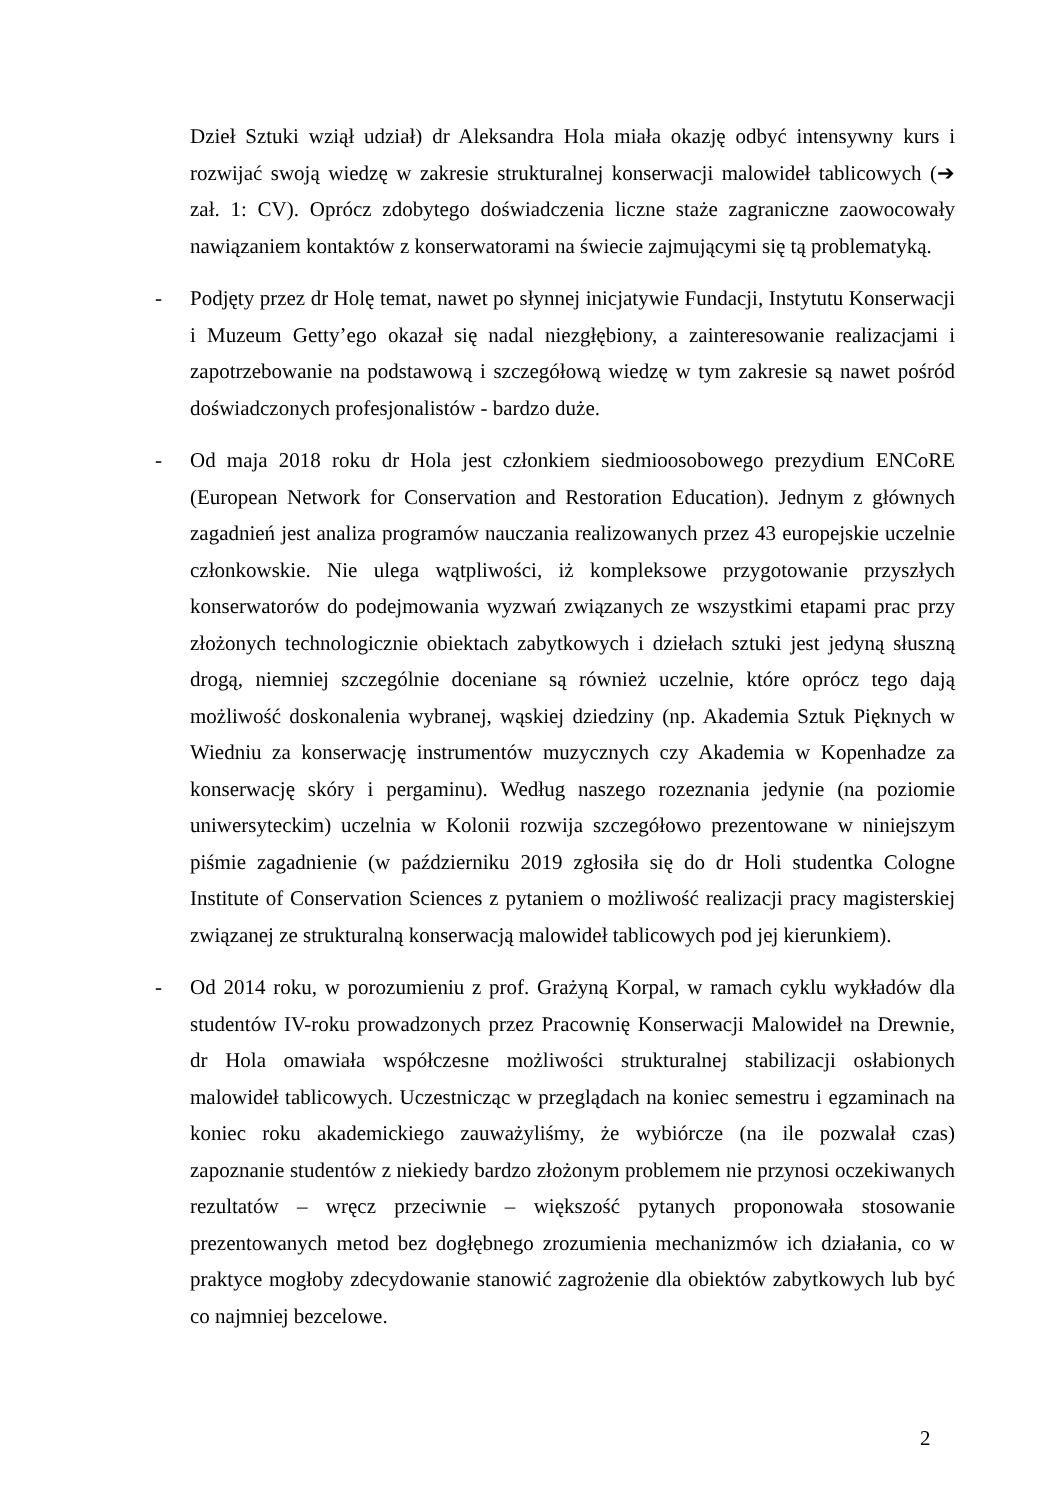Dzieł Sztuki wziął udział) dr Aleksandra Hola miała okazję odbyć intensywny kurs i rozwijać swoją wiedzę w zakresie strukturalnej konserwacji malowideł tablicowych (➔ zał. 1: CV). Oprócz zdobytego doświadczenia liczne staże zagraniczne zaowocowały nawiązaniem kontaktów z konserwatorami na świecie zajmującymi się tą problematyką.
- Podjęty przez dr Holę temat, nawet po słynnej inicjatywie Fundacji, Instytutu Konserwacji i Muzeum Getty’ego okazał się nadal niezgłębiony, a zainteresowanie realizacjami i zapotrzebowanie na podstawową i szczegółową wiedzę w tym zakresie są nawet pośród doświadczonych profesjonalistów - bardzo duże.
- Od maja 2018 roku dr Hola jest członkiem siedmioosobowego prezydium ENCoRE (European Network for Conservation and Restoration Education). Jednym z głównych zagadnień jest analiza programów nauczania realizowanych przez 43 europejskie uczelnie członkowskie. Nie ulega wątpliwości, iż kompleksowe przygotowanie przyszłych konserwatorów do podejmowania wyzwań związanych ze wszystkimi etapami prac przy złożonych technologicznie obiektach zabytkowych i dziełach sztuki jest jedyną słuszną drogą, niemniej szczególnie doceniane są również uczelnie, które oprócz tego dają możliwość doskonalenia wybranej, wąskiej dziedziny (np. Akademia Sztuk Pięknych w Wiedniu za konserwację instrumentów muzycznych czy Akademia w Kopenhadze za konserwację skóry i pergaminu). Według naszego rozeznania jedynie (na poziomie uniwersyteckim) uczelnia w Kolonii rozwija szczegółowo prezentowane w niniejszym piśmie zagadnienie (w październiku 2019 zgłosiła się do dr Holi studentka Cologne Institute of Conservation Sciences z pytaniem o możliwość realizacji pracy magisterskiej związanej ze strukturalną konserwacją malowideł tablicowych pod jej kierunkiem).
- Od 2014 roku, w porozumieniu z prof. Grażyną Korpal, w ramach cyklu wykładów dla studentów IV-roku prowadzonych przez Pracownię Konserwacji Malowideł na Drewnie, dr Hola omawiała współczesne możliwości strukturalnej stabilizacji osłabionych malowideł tablicowych. Uczestnicząc w przeglądach na koniec semestru i egzaminach na koniec roku akademickiego zauważyliśmy, że wybiórcze (na ile pozwalał czas) zapoznanie studentów z niekiedy bardzo złożonym problemem nie przynosi oczekiwanych rezultatów – wręcz przeciwnie – większość pytanych proponowała stosowanie prezentowanych metod bez dogłębnego zrozumienia mechanizmów ich działania, co w praktyce mogłoby zdecydowanie stanowić zagrożenie dla obiektów zabytkowych lub być co najmniej bezcelowe.
2